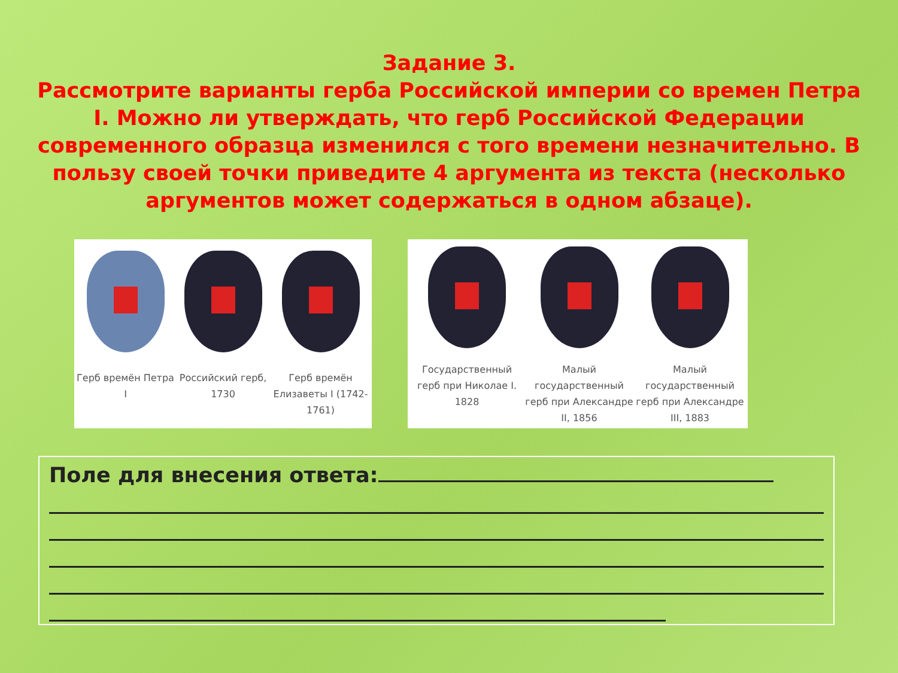Задание 3.
Рассмотрите варианты герба Российской империи со времен Петра I. Можно ли утверждать, что герб Российской Федерации современного образца изменился с того времени незначительно. В пользу своей точки приведите 4 аргумента из текста (несколько аргументов может содержаться в одном абзаце).
Герб времён Петра I
Российский герб, 1730
Герб времён Елизаветы I (1742-1761)
Государственный герб при Николае I. 1828
Малый государственный герб при Александре II, 1856
Малый государственный герб при Александре III, 1883
Поле для внесения ответа: